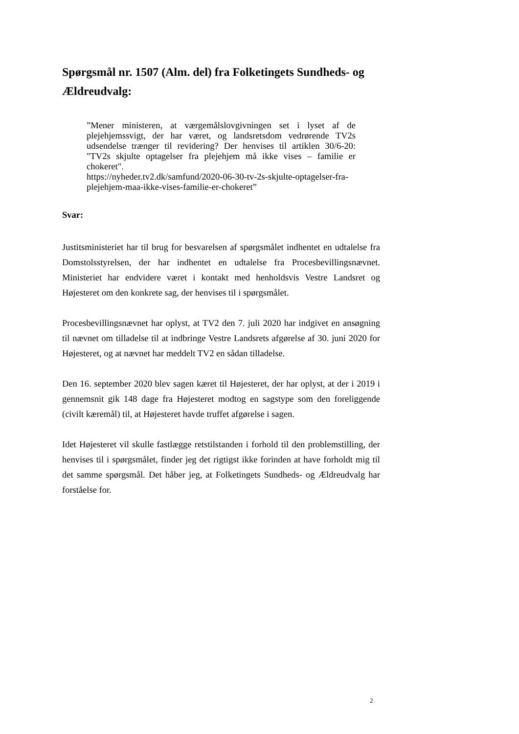Spørgsmål nr. 1507 (Alm. del) fra Folketingets Sundheds- og Ældreudvalg:
”Mener ministeren, at værgemålslovgivningen set i lyset af de plejehjemssvigt, der har været, og landsretsdom vedrørende TV2s udsendelse trænger til revidering? Der henvises til artiklen 30/6-20: "TV2s skjulte optagelser fra plejehjem må ikke vises – familie er chokeret".
https://nyheder.tv2.dk/samfund/2020-06-30-tv-2s-skjulte-optagelser-fra-plejehjem-maa-ikke-vises-familie-er-chokeret”
Svar:
Justitsministeriet har til brug for besvarelsen af spørgsmålet indhentet en udtalelse fra Domstolsstyrelsen, der har indhentet en udtalelse fra Procesbevillingsnævnet. Ministeriet har endvidere været i kontakt med henholdsvis Vestre Landsret og Højesteret om den konkrete sag, der henvises til i spørgsmålet.
Procesbevillingsnævnet har oplyst, at TV2 den 7. juli 2020 har indgivet en ansøgning til nævnet om tilladelse til at indbringe Vestre Landsrets afgørelse af 30. juni 2020 for Højesteret, og at nævnet har meddelt TV2 en sådan tilladelse.
Den 16. september 2020 blev sagen kæret til Højesteret, der har oplyst, at der i 2019 i gennemsnit gik 148 dage fra Højesteret modtog en sagstype som den foreliggende (civilt kæremål) til, at Højesteret havde truffet afgørelse i sagen.
Idet Højesteret vil skulle fastlægge retstilstanden i forhold til den problemstilling, der henvises til i spørgsmålet, finder jeg det rigtigst ikke forinden at have forholdt mig til det samme spørgsmål. Det håber jeg, at Folketingets Sundheds- og Ældreudvalg har forståelse for.
2